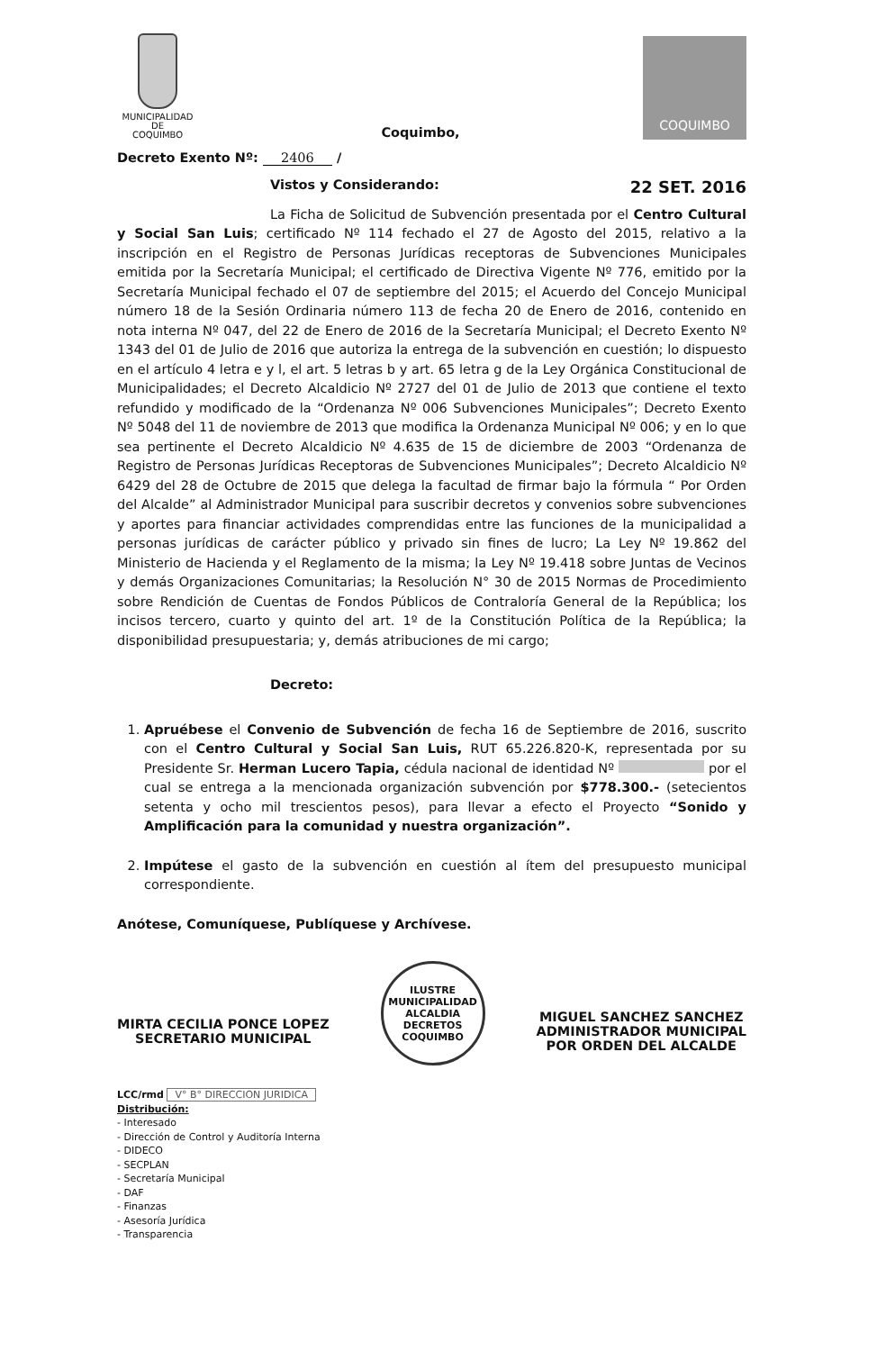MUNICIPALIDAD DE
COQUIMBO
Coquimbo,
COQUIMBO
Decreto Exento Nº: 2406 /
Vistos y Considerando: 22 SET. 2016
La Ficha de Solicitud de Subvención presentada por el Centro Cultural y Social San Luis; certificado Nº 114 fechado el 27 de Agosto del 2015, relativo a la inscripción en el Registro de Personas Jurídicas receptoras de Subvenciones Municipales emitida por la Secretaría Municipal; el certificado de Directiva Vigente Nº 776, emitido por la Secretaría Municipal fechado el 07 de septiembre del 2015; el Acuerdo del Concejo Municipal número 18 de la Sesión Ordinaria número 113 de fecha 20 de Enero de 2016, contenido en nota interna Nº 047, del 22 de Enero de 2016 de la Secretaría Municipal; el Decreto Exento Nº 1343 del 01 de Julio de 2016 que autoriza la entrega de la subvención en cuestión; lo dispuesto en el artículo 4 letra e y l, el art. 5 letras b y art. 65 letra g de la Ley Orgánica Constitucional de Municipalidades; el Decreto Alcaldicio Nº 2727 del 01 de Julio de 2013 que contiene el texto refundido y modificado de la “Ordenanza Nº 006 Subvenciones Municipales”; Decreto Exento Nº 5048 del 11 de noviembre de 2013 que modifica la Ordenanza Municipal Nº 006; y en lo que sea pertinente el Decreto Alcaldicio Nº 4.635 de 15 de diciembre de 2003 “Ordenanza de Registro de Personas Jurídicas Receptoras de Subvenciones Municipales”; Decreto Alcaldicio Nº 6429 del 28 de Octubre de 2015 que delega la facultad de firmar bajo la fórmula “ Por Orden del Alcalde” al Administrador Municipal para suscribir decretos y convenios sobre subvenciones y aportes para financiar actividades comprendidas entre las funciones de la municipalidad a personas jurídicas de carácter público y privado sin fines de lucro; La Ley Nº 19.862 del Ministerio de Hacienda y el Reglamento de la misma; la Ley Nº 19.418 sobre Juntas de Vecinos y demás Organizaciones Comunitarias; la Resolución N° 30 de 2015 Normas de Procedimiento sobre Rendición de Cuentas de Fondos Públicos de Contraloría General de la República; los incisos tercero, cuarto y quinto del art. 1º de la Constitución Política de la República; la disponibilidad presupuestaria; y, demás atribuciones de mi cargo;
Decreto:
1. Apruébese el Convenio de Subvención de fecha 16 de Septiembre de 2016, suscrito con el Centro Cultural y Social San Luis, RUT 65.226.820-K, representada por su Presidente Sr. Herman Lucero Tapia, cédula nacional de identidad Nº por el cual se entrega a la mencionada organización subvención por $778.300.- (setecientos setenta y ocho mil trescientos pesos), para llevar a efecto el Proyecto “Sonido y Amplificación para la comunidad y nuestra organización”.
2. Impútese el gasto de la subvención en cuestión al ítem del presupuesto municipal correspondiente.
Anótese, Comuníquese, Publíquese y Archívese.
MIRTA CECILIA PONCE LOPEZ
SECRETARIO MUNICIPAL
ILUSTRE MUNICIPALIDAD
ALCALDIA DECRETOS
COQUIMBO
MIGUEL SANCHEZ SANCHEZ
ADMINISTRADOR MUNICIPAL
POR ORDEN DEL ALCALDE
LCC/rmd V° B° DIRECCION JURIDICA
Distribución:
- Interesado
- Dirección de Control y Auditoría Interna
- DIDECO
- SECPLAN
- Secretaría Municipal
- DAF
- Finanzas
- Asesoría Jurídica
- Transparencia